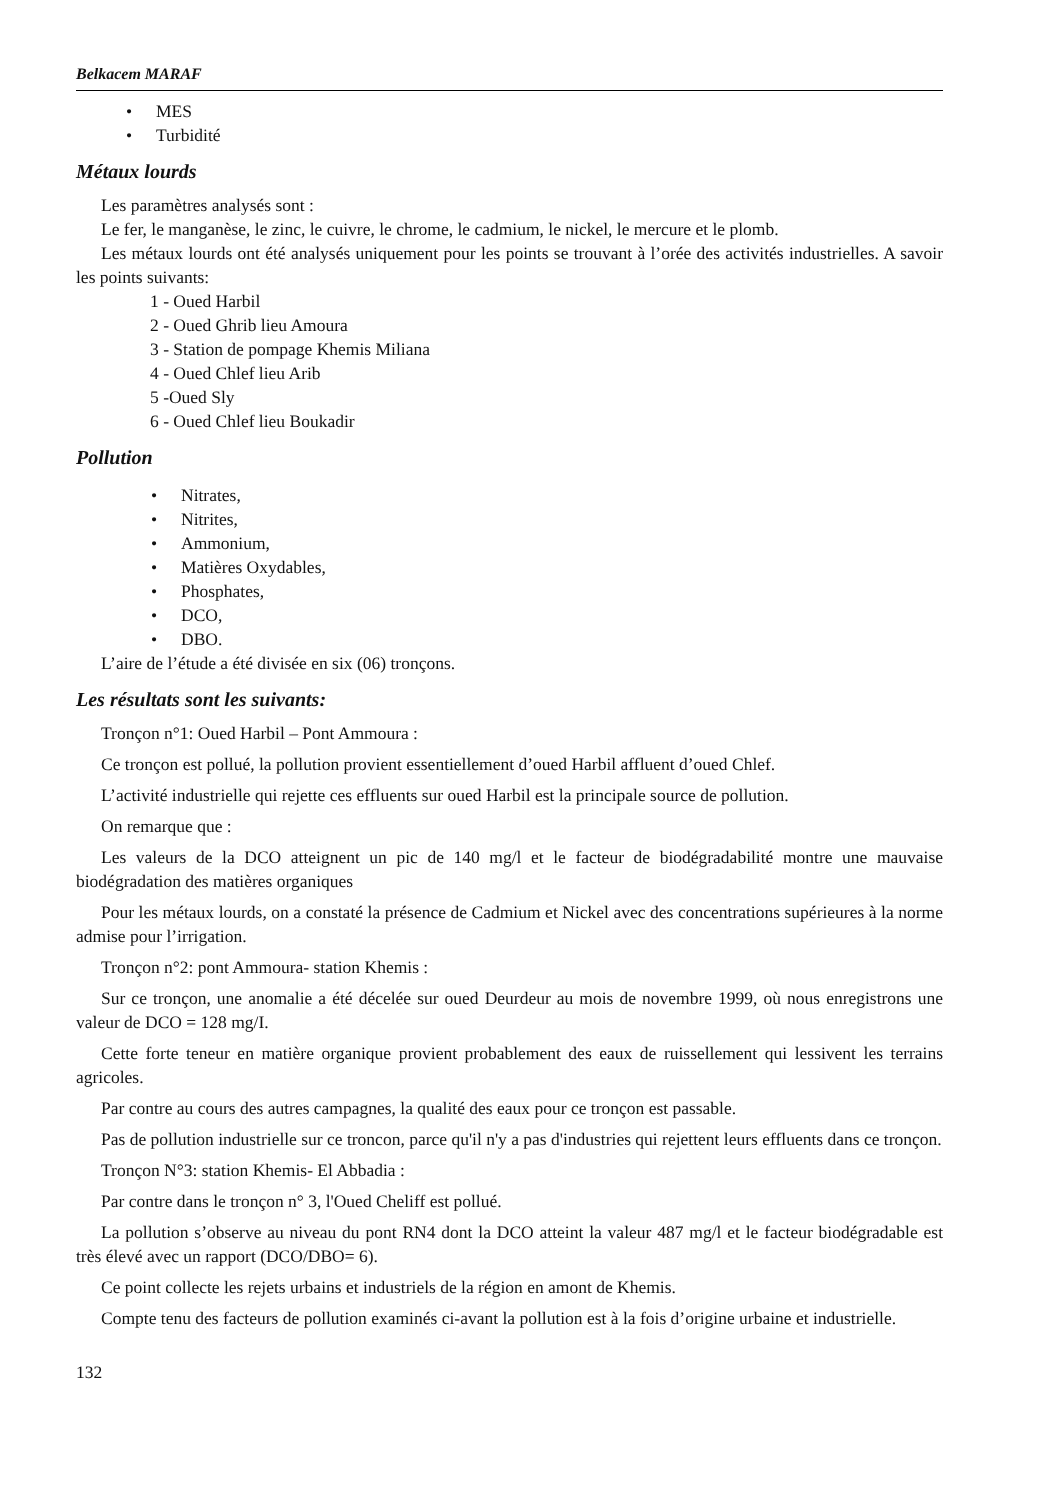Belkacem MARAF
• MES
• Turbidité
Métaux lourds
Les paramètres analysés sont :
Le fer, le manganèse, le zinc, le cuivre, le chrome, le cadmium, le nickel, le mercure et le plomb.
Les métaux lourds ont été analysés uniquement pour les points se trouvant à l’orée des activités industrielles. A savoir les points suivants:
1 - Oued Harbil
2 - Oued Ghrib lieu Amoura
3 - Station de pompage Khemis Miliana
4 - Oued Chlef lieu Arib
5 -Oued Sly
6 - Oued Chlef lieu Boukadir
Pollution
• Nitrates,
• Nitrites,
• Ammonium,
• Matières Oxydables,
• Phosphates,
• DCO,
• DBO.
L’aire de l’étude a été divisée en six (06) tronçons.
Les résultats sont les suivants:
Tronçon n°1: Oued Harbil – Pont Ammoura :
Ce tronçon est pollué, la pollution provient essentiellement d’oued Harbil affluent d’oued Chlef.
L’activité industrielle qui rejette ces effluents sur oued Harbil est la principale source de pollution.
On remarque que :
Les valeurs de la DCO atteignent un pic de 140 mg/l et le facteur de biodégradabilité montre une mauvaise biodégradation des matières organiques
Pour les métaux lourds, on a constaté la présence de Cadmium et Nickel avec des concentrations supérieures à la norme admise pour l’irrigation.
Tronçon n°2: pont Ammoura- station Khemis :
Sur ce tronçon, une anomalie a été décelée sur oued Deurdeur au mois de novembre 1999, où nous enregistrons une valeur de DCO = 128 mg/I.
Cette forte teneur en matière organique provient probablement des eaux de ruissellement qui lessivent les terrains agricoles.
Par contre au cours des autres campagnes, la qualité des eaux pour ce tronçon est passable.
Pas de pollution industrielle sur ce troncon, parce qu'il n'y a pas d'industries qui rejettent leurs effluents dans ce tronçon.
Tronçon N°3: station Khemis- El Abbadia :
Par contre dans le tronçon n° 3, l'Oued Cheliff est pollué.
La pollution s’observe au niveau du pont RN4 dont la DCO atteint la valeur 487 mg/l et le facteur biodégradable est très élevé avec un rapport (DCO/DBO= 6).
Ce point collecte les rejets urbains et industriels de la région en amont de Khemis.
Compte tenu des facteurs de pollution examinés ci-avant la pollution est à la fois d’origine urbaine et industrielle.
132